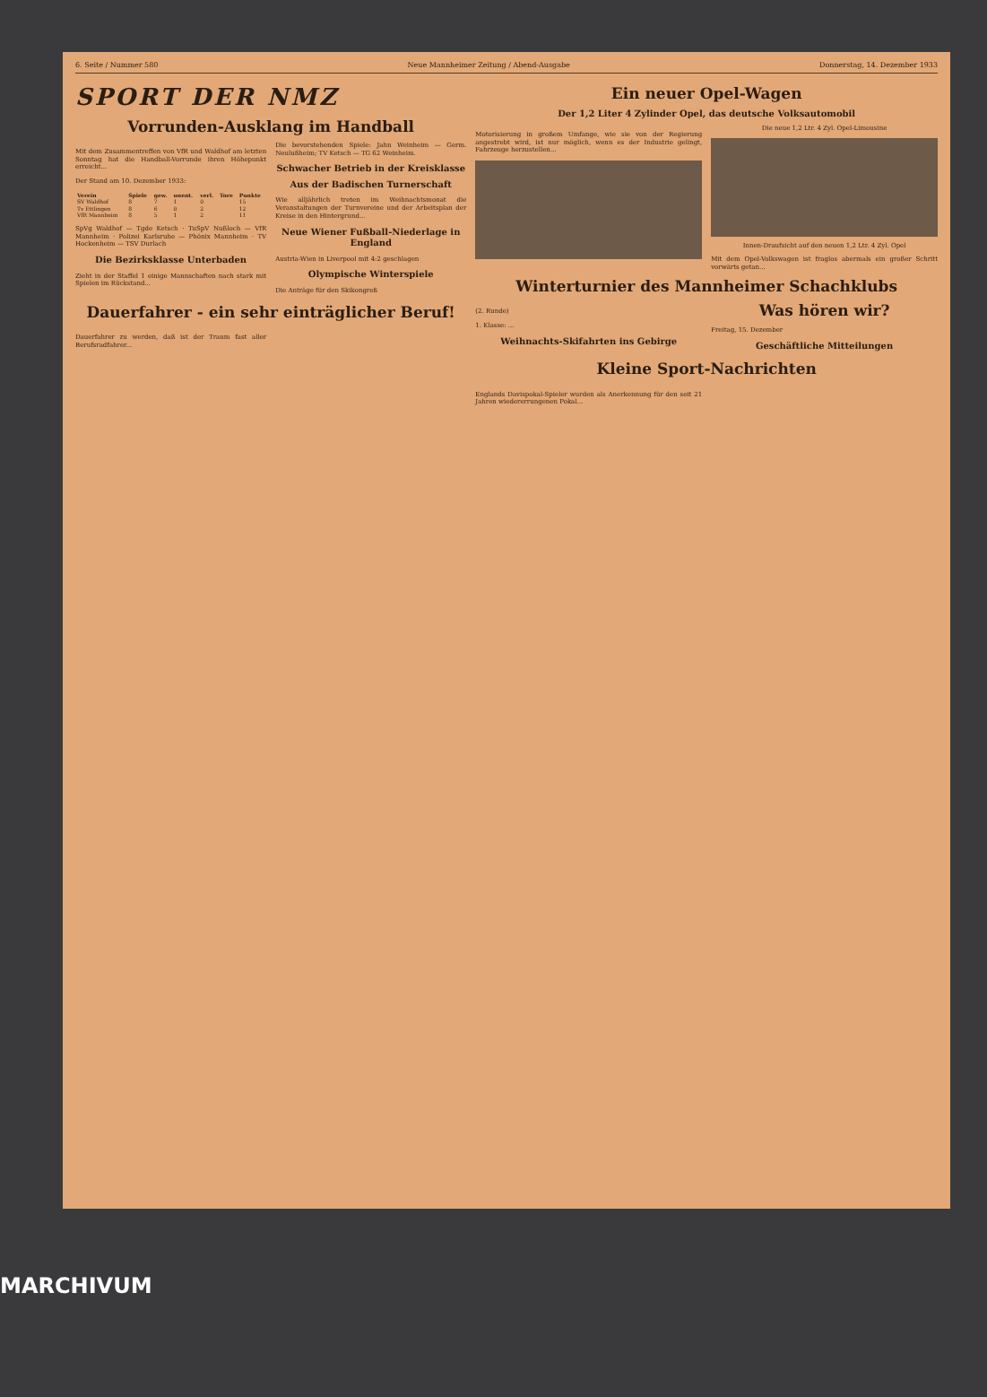6. Seite / Nummer 580 Neue Mannheimer Zeitung / Abend-Ausgabe Donnerstag, 14. Dezember 1933
SPORT DER NMZ
Vorrunden-Ausklang im Handball
Mit dem Zusammentreffen von VfR und Waldhof am letzten Sonntag hat die Handball-Vorrunde ihren Höhepunkt erreicht...
Der Stand am 10. Dezember 1933:
| Verein | Spiele | gew. | unent. | verl. | Tore | Punkte |
| --- | --- | --- | --- | --- | --- | --- |
| SV Waldhof | 8 | 7 | 1 | 0 | | 15 |
| Tv Ettlingen | 8 | 6 | 0 | 2 | | 12 |
| VfR Mannheim | 8 | 5 | 1 | 2 | | 11 |
SpVg Waldhof — Tgde Ketsch · TuSpV Nußloch — VfR Mannheim · Polizei Karlsruhe — Phönix Mannheim · TV Hockenheim — TSV Durlach
Die Bezirksklasse Unterbaden
Zieht in der Staffel 1 einige Mannschaften nach stark mit Spielen im Rückstand...
Die bevorstehenden Spiele: Jahn Weinheim — Germ. Neulußheim; TV Ketsch — TG 62 Weinheim.
Schwacher Betrieb in der Kreisklasse
Aus der Badischen Turnerschaft
Wie alljährlich treten im Weihnachtsmonat die Veranstaltungen der Turnvereine und der Arbeitsplan der Kreise in den Hintergrund...
Neue Wiener Fußball-Niederlage in England
Austria-Wien in Liverpool mit 4:2 geschlagen
Olympische Winterspiele
Die Anträge für den Skikongreß
Dauerfahrer - ein sehr einträglicher Beruf!
Dauerfahrer zu werden, daß ist der Traum fast aller Berufsradfahrer...
Ein neuer Opel-Wagen
Der 1,2 Liter 4 Zylinder Opel, das deutsche Volksautomobil
Motorisierung in großem Umfange, wie sie von der Regierung angestrebt wird, ist nur möglich, wenn es der Industrie gelingt, Fahrzeuge herzustellen...
Die neue 1,2 Ltr. 4 Zyl. Opel-Limousine
Innen-Draufsicht auf den neuen 1,2 Ltr. 4 Zyl. Opel
Mit dem Opel-Volkswagen ist fraglos abermals ein großer Schritt vorwärts getan...
Winterturnier des Mannheimer Schachklubs
(2. Runde)
1. Klasse: ...
Weihnachts-Skifahrten ins Gebirge
Was hören wir?
Freitag, 15. Dezember
Geschäftliche Mitteilungen
Kleine Sport-Nachrichten
Englands Davispokal-Spieler wurden als Anerkennung für den seit 21 Jahren wiedererrungenen Pokal...
MARCHIVUM